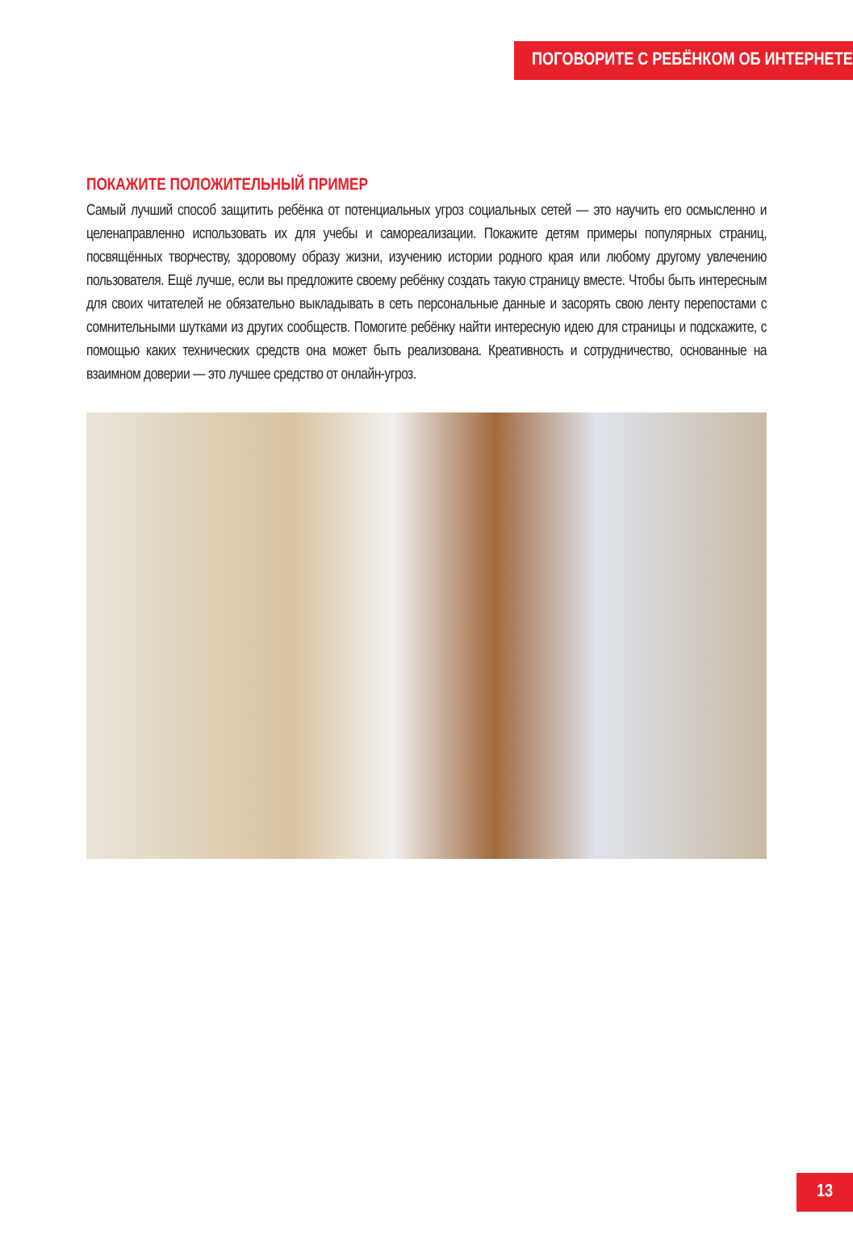ПОГОВОРИТЕ С РЕБЁНКОМ ОБ ИНТЕРНЕТЕ
ПОКАЖИТЕ ПОЛОЖИТЕЛЬНЫЙ ПРИМЕР
Самый лучший способ защитить ребёнка от потенциальных угроз социальных сетей — это научить его осмысленно и целенаправленно использовать их для учебы и самореализации. Покажите детям примеры популярных страниц, посвящённых творчеству, здоровому образу жизни, изучению истории родного края или любому другому увлечению пользователя. Ещё лучше, если вы предложите своему ребёнку создать такую страницу вместе. Чтобы быть интересным для своих читателей не обязательно выкладывать в сеть персональные данные и засорять свою ленту перепостами с сомнительными шутками из других сообществ. Помогите ребёнку найти интересную идею для страницы и подскажите, с помощью каких технических средств она может быть реализована. Креативность и сотрудничество, основанные на взаимном доверии — это лучшее средство от онлайн-угроз.
13